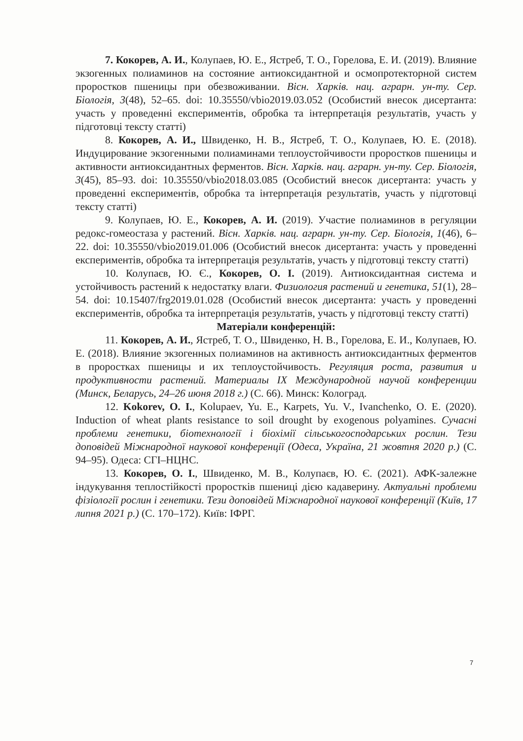7. Кокорев, А. И., Колупаев, Ю. Е., Ястреб, Т. О., Горелова, Е. И. (2019). Влияние экзогенных полиаминов на состояние антиоксидантной и осмопротекторной систем проростков пшеницы при обезвоживании. Вісн. Харків. нац. аграрн. ун-ту. Сер. Біологія, 3(48), 52–65. doi: 10.35550/vbio2019.03.052 (Особистий внесок дисертанта: участь у проведенні експериментів, обробка та інтерпретація результатів, участь у підготовці тексту статті)
8. Кокорев, А. И., Швиденко, Н. В., Ястреб, Т. О., Колупаев, Ю. Е. (2018). Индуцирование экзогенными полиаминами теплоустойчивости проростков пшеницы и активности антиоксидантных ферментов. Вісн. Харків. нац. аграрн. ун-ту. Сер. Біологія, 3(45), 85–93. doi: 10.35550/vbio2018.03.085 (Особистий внесок дисертанта: участь у проведенні експериментів, обробка та інтерпретація результатів, участь у підготовці тексту статті)
9. Колупаев, Ю. Е., Кокорев, А. И. (2019). Участие полиаминов в регуляции редокс-гомеостаза у растений. Вісн. Харків. нац. аграрн. ун-ту. Сер. Біологія, 1(46), 6–22. doi: 10.35550/vbio2019.01.006 (Особистий внесок дисертанта: участь у проведенні експериментів, обробка та інтерпретація результатів, участь у підготовці тексту статті)
10. Колупаєв, Ю. Є., Кокорев, О. І. (2019). Антиоксидантная система и устойчивость растений к недостатку влаги. Физиология растений и генетика, 51(1), 28–54. doi: 10.15407/frg2019.01.028 (Особистий внесок дисертанта: участь у проведенні експериментів, обробка та інтерпретація результатів, участь у підготовці тексту статті)
Матеріали конференцій:
11. Кокорев, А. И., Ястреб, Т. О., Швиденко, Н. В., Горелова, Е. И., Колупаев, Ю. Е. (2018). Влияние экзогенных полиаминов на активность антиоксидантных ферментов в проростках пшеницы и их теплоустойчивость. Регуляция роста, развития и продуктивности растений. Материалы IX Международной научой конференции (Минск, Беларусь, 24–26 июня 2018 г.) (С. 66). Минск: Колоград.
12. Kokorev, O. I., Kolupaev, Yu. E., Karpets, Yu. V., Ivanchenko, O. E. (2020). Induction of wheat plants resistance to soil drought by exogenous polyamines. Сучасні проблеми генетики, біотехнології і біохімії сільськогосподарських рослин. Тези доповідей Міжнародної наукової конференції (Одеса, Україна, 21 жовтня 2020 р.) (С. 94–95). Одеса: СГІ–НЦНС.
13. Кокорев, О. І., Швиденко, М. В., Колупаєв, Ю. Є. (2021). АФК-залежне індукування теплостійкості проростків пшениці дією кадаверину. Актуальні проблеми фізіології рослин і генетики. Тези доповідей Міжнародної наукової конференції (Київ, 17 липня 2021 р.) (С. 170–172). Київ: ІФРГ.
7